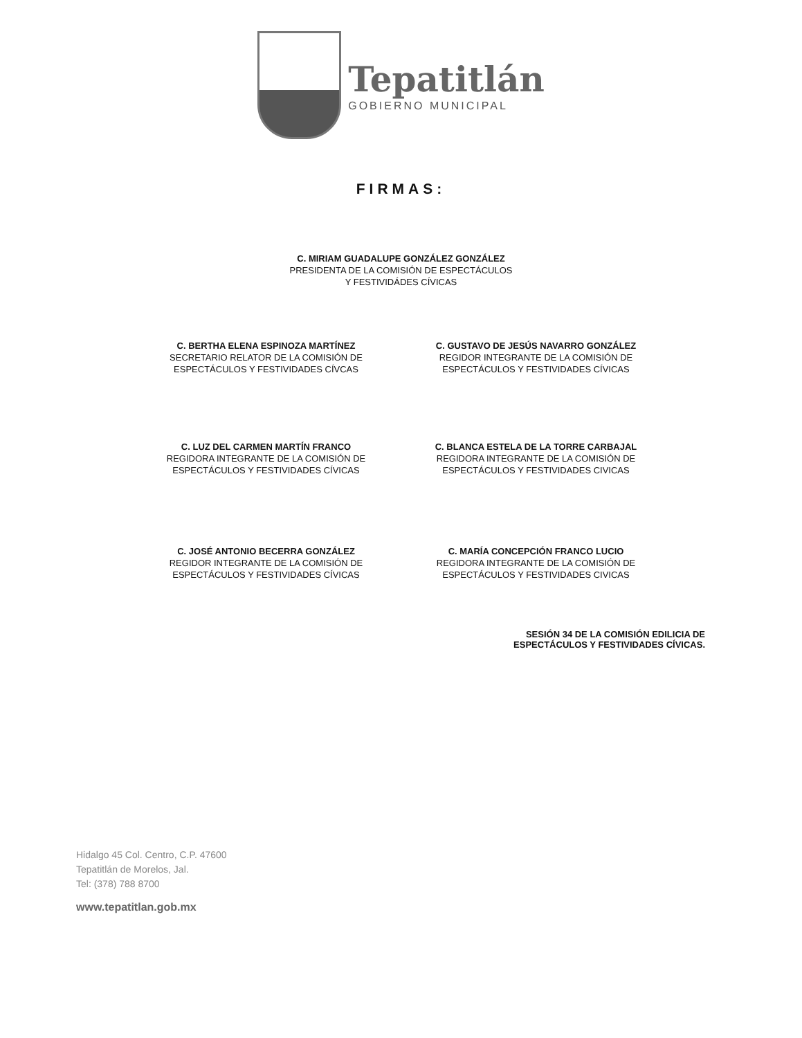Tepatitlán
GOBIERNO MUNICIPAL
FIRMAS:
C. MIRIAM GUADALUPE GONZÁLEZ GONZÁLEZ
PRESIDENTA DE LA COMISIÓN DE ESPECTÁCULOS
Y FESTIVIDÁDES CÍVICAS
C. BERTHA ELENA ESPINOZA MARTÍNEZ
SECRETARIO RELATOR DE LA COMISIÓN DE
ESPECTÁCULOS Y FESTIVIDADES CÍVCAS
C. GUSTAVO DE JESÚS NAVARRO GONZÁLEZ
REGIDOR INTEGRANTE DE LA COMISIÓN DE
ESPECTÁCULOS Y FESTIVIDADES CÍVICAS
C. LUZ DEL CARMEN MARTÍN FRANCO
REGIDORA INTEGRANTE DE LA COMISIÓN DE
ESPECTÁCULOS Y FESTIVIDADES CÍVICAS
C. BLANCA ESTELA DE LA TORRE CARBAJAL
REGIDORA INTEGRANTE DE LA COMISIÓN DE
ESPECTÁCULOS Y FESTIVIDADES CIVICAS
C. JOSÉ ANTONIO BECERRA GONZÁLEZ
REGIDOR INTEGRANTE DE LA COMISIÓN DE
ESPECTÁCULOS Y FESTIVIDADES CÍVICAS
C. MARÍA CONCEPCIÓN FRANCO LUCIO
REGIDORA INTEGRANTE DE LA COMISIÓN DE
ESPECTÁCULOS Y FESTIVIDADES CIVICAS
SESIÓN 34 DE LA COMISIÓN EDILICIA DE
ESPECTÁCULOS Y FESTIVIDADES CÍVICAS.
Hidalgo 45 Col. Centro, C.P. 47600
Tepatitlán de Morelos, Jal.
Tel: (378) 788 8700
www.tepatitlan.gob.mx